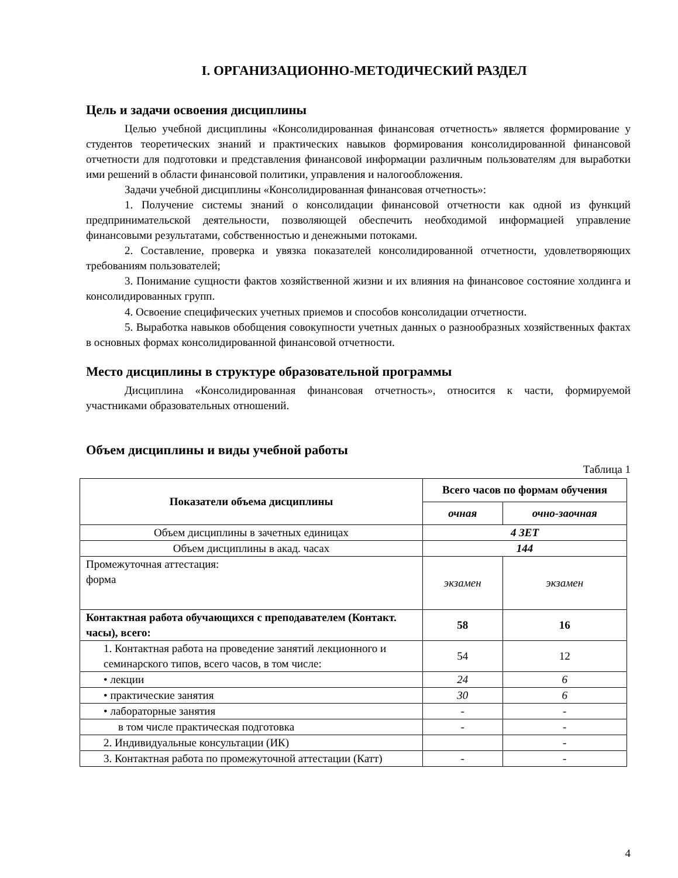I. ОРГАНИЗАЦИОННО-МЕТОДИЧЕСКИЙ РАЗДЕЛ
Цель и задачи освоения дисциплины
Целью учебной дисциплины «Консолидированная финансовая отчетность» является формирование у студентов теоретических знаний и практических навыков формирования консолидированной финансовой отчетности для подготовки и представления финансовой информации различным пользователям для выработки ими решений в области финансовой политики, управления и налогообложения.
Задачи учебной дисциплины «Консолидированная финансовая отчетность»:
1. Получение системы знаний о консолидации финансовой отчетности как одной из функций предпринимательской деятельности, позволяющей обеспечить необходимой информацией управление финансовыми результатами, собственностью и денежными потоками.
2. Составление, проверка и увязка показателей консолидированной отчетности, удовлетворяющих требованиям пользователей;
3. Понимание сущности фактов хозяйственной жизни и их влияния на финансовое состояние холдинга и консолидированных групп.
4. Освоение специфических учетных приемов и способов консолидации отчетности.
5. Выработка навыков обобщения совокупности учетных данных о разнообразных хозяйственных фактах в основных формах консолидированной финансовой отчетности.
Место дисциплины в структуре образовательной программы
Дисциплина «Консолидированная финансовая отчетность», относится к части, формируемой участниками образовательных отношений.
Объем дисциплины и виды учебной работы
Таблица 1
| Показатели объема дисциплины | Всего часов по формам обучения | |
| --- | --- | --- |
| | очная | очно-заочная |
| Объем дисциплины в зачетных единицах | 4 ЗЕТ | |
| Объем дисциплины в акад. часах | 144 | |
| Промежуточная аттестация: форма | экзамен | экзамен |
| Контактная работа обучающихся с преподавателем (Контакт. часы), всего: | 58 | 16 |
| 1. Контактная работа на проведение занятий лекционного и семинарского типов, всего часов, в том числе: | 54 | 12 |
| • лекции | 24 | 6 |
| • практические занятия | 30 | 6 |
| • лабораторные занятия | - | - |
| в том числе практическая подготовка | - | - |
| 2. Индивидуальные консультации (ИК) | | - |
| 3. Контактная работа по промежуточной аттестации (Катт) | - | - |
4